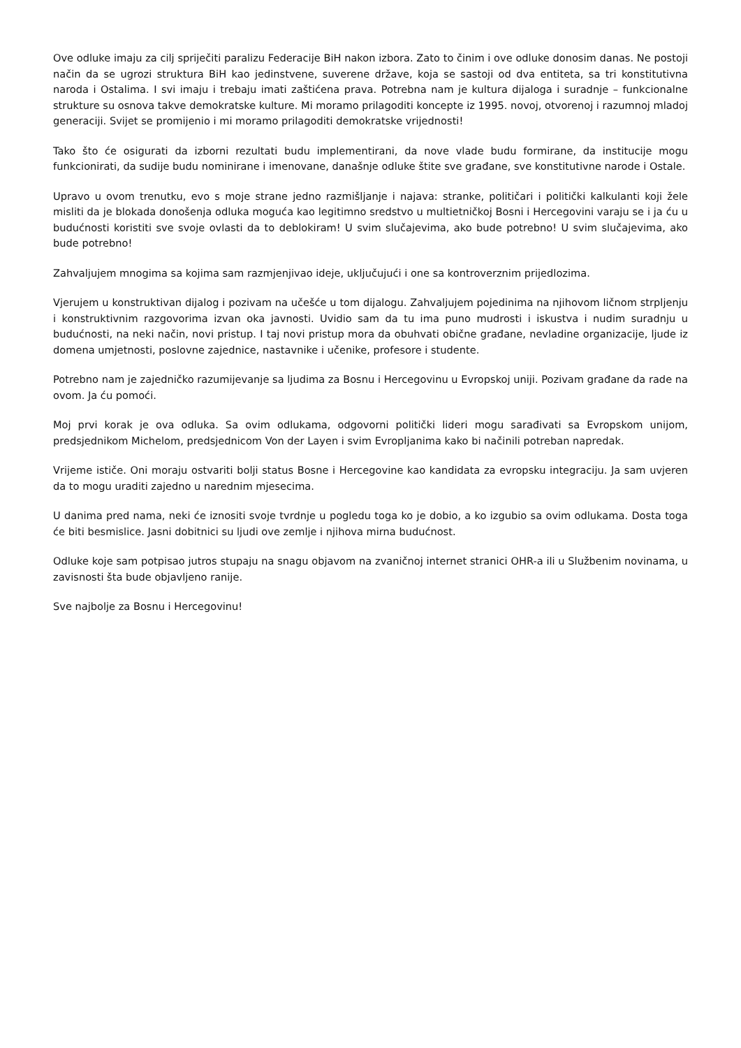Ove odluke imaju za cilj spriječiti paralizu Federacije BiH nakon izbora. Zato to činim i ove odluke donosim danas. Ne postoji način da se ugrozi struktura BiH kao jedinstvene, suverene države, koja se sastoji od dva entiteta, sa tri konstitutivna naroda i Ostalima. I svi imaju i trebaju imati zaštićena prava. Potrebna nam je kultura dijaloga i suradnje – funkcionalne strukture su osnova takve demokratske kulture. Mi moramo prilagoditi koncepte iz 1995. novoj, otvorenoj i razumnoj mladoj generaciji. Svijet se promijenio i mi moramo prilagoditi demokratske vrijednosti!
Tako što će osigurati da izborni rezultati budu implementirani, da nove vlade budu formirane, da institucije mogu funkcionirati, da sudije budu nominirane i imenovane, današnje odluke štite sve građane, sve konstitutivne narode i Ostale.
Upravo u ovom trenutku, evo s moje strane jedno razmišljanje i najava: stranke, političari i politički kalkulanti koji žele misliti da je blokada donošenja odluka moguća kao legitimno sredstvo u multietničkoj Bosni i Hercegovini varaju se i ja ću u budućnosti koristiti sve svoje ovlasti da to deblokiram! U svim slučajevima, ako bude potrebno! U svim slučajevima, ako bude potrebno!
Zahvaljujem mnogima sa kojima sam razmjenjivao ideje, uključujući i one sa kontroverznim prijedlozima.
Vjerujem u konstruktivan dijalog i pozivam na učešće u tom dijalogu. Zahvaljujem pojedinima na njihovom ličnom strpljenju i konstruktivnim razgovorima izvan oka javnosti. Uvidio sam da tu ima puno mudrosti i iskustva i nudim suradnju u budućnosti, na neki način, novi pristup. I taj novi pristup mora da obuhvati obične građane, nevladine organizacije, ljude iz domena umjetnosti, poslovne zajednice, nastavnike i učenike, profesore i studente.
Potrebno nam je zajedničko razumijevanje sa ljudima za Bosnu i Hercegovinu u Evropskoj uniji. Pozivam građane da rade na ovom. Ja ću pomoći.
Moj prvi korak je ova odluka. Sa ovim odlukama, odgovorni politički lideri mogu sarađivati sa Evropskom unijom, predsjednikom Michelom, predsjednicom Von der Layen i svim Evropljanima kako bi načinili potreban napredak.
Vrijeme ističe. Oni moraju ostvariti bolji status Bosne i Hercegovine kao kandidata za evropsku integraciju. Ja sam uvjeren da to mogu uraditi zajedno u narednim mjesecima.
U danima pred nama, neki će iznositi svoje tvrdnje u pogledu toga ko je dobio, a ko izgubio sa ovim odlukama. Dosta toga će biti besmislice. Jasni dobitnici su ljudi ove zemlje i njihova mirna budućnost.
Odluke koje sam potpisao jutros stupaju na snagu objavom na zvaničnoj internet stranici OHR-a ili u Službenim novinama, u zavisnosti šta bude objavljeno ranije.
Sve najbolje za Bosnu i Hercegovinu!